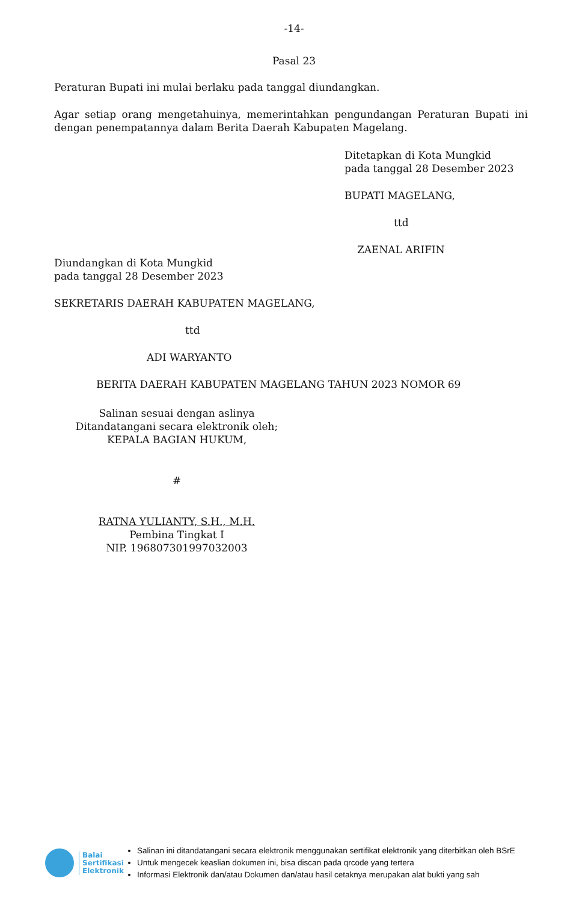-14-
Pasal 23
Peraturan Bupati ini mulai berlaku pada tanggal diundangkan.
Agar setiap orang mengetahuinya, memerintahkan pengundangan Peraturan Bupati ini dengan penempatannya dalam Berita Daerah Kabupaten Magelang.
Ditetapkan di Kota Mungkid
pada tanggal 28 Desember 2023
BUPATI MAGELANG,
ttd
ZAENAL ARIFIN
Diundangkan di Kota Mungkid
pada tanggal 28 Desember 2023
SEKRETARIS DAERAH KABUPATEN MAGELANG,
ttd
ADI WARYANTO
BERITA DAERAH KABUPATEN MAGELANG TAHUN 2023 NOMOR 69
Salinan sesuai dengan aslinya
Ditandatangani secara elektronik oleh;
KEPALA BAGIAN HUKUM,
#
RATNA YULIANTY, S.H., M.H.
Pembina Tingkat I
NIP. 196807301997032003
Balai
Sertifikasi
Elektronik
Salinan ini ditandatangani secara elektronik menggunakan sertifikat elektronik yang diterbitkan oleh BSrE
Untuk mengecek keaslian dokumen ini, bisa discan pada qrcode yang tertera
Informasi Elektronik dan/atau Dokumen dan/atau hasil cetaknya merupakan alat bukti yang sah